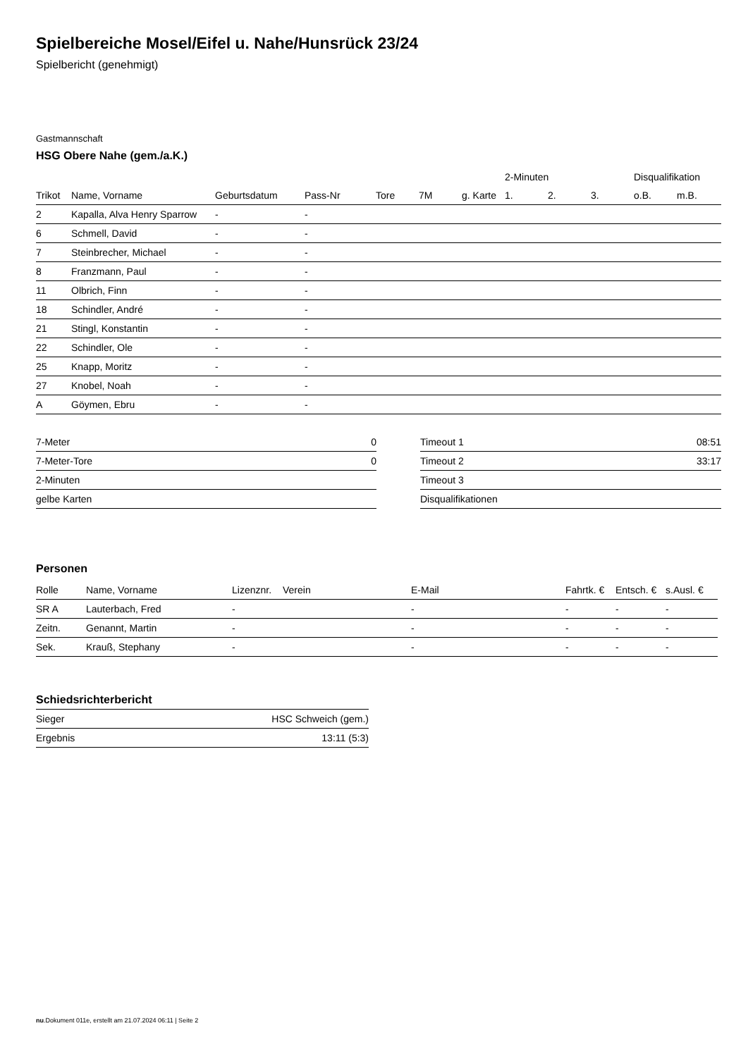Spielbereiche Mosel/Eifel u. Nahe/Hunsrück 23/24
Spielbericht (genehmigt)
Gastmannschaft
HSG Obere Nahe (gem./a.K.)
| | | | | | | | 2-Minuten | | | Disqualifikation | |
| --- | --- | --- | --- | --- | --- | --- | --- | --- | --- | --- | --- |
| Trikot | Name, Vorname | Geburtsdatum | Pass-Nr | Tore | 7M | g. Karte | 1. | 2. | 3. | o.B. | m.B. |
| 2 | Kapalla, Alva Henry Sparrow | - | - | | | | | | | | |
| 6 | Schmell, David | - | - | | | | | | | | |
| 7 | Steinbrecher, Michael | - | - | | | | | | | | |
| 8 | Franzmann, Paul | - | - | | | | | | | | |
| 11 | Olbrich, Finn | - | - | | | | | | | | |
| 18 | Schindler, André | - | - | | | | | | | | |
| 21 | Stingl, Konstantin | - | - | | | | | | | | |
| 22 | Schindler, Ole | - | - | | | | | | | | |
| 25 | Knapp, Moritz | - | - | | | | | | | | |
| 27 | Knobel, Noah | - | - | | | | | | | | |
| A | Göymen, Ebru | - | - | | | | | | | | |
| 7-Meter | 0 |
| 7-Meter-Tore | 0 |
| 2-Minuten | |
| gelbe Karten | |
| Timeout 1 | 08:51 |
| Timeout 2 | 33:17 |
| Timeout 3 | |
| Disqualifikationen | |
Personen
| Rolle | Name, Vorname | Lizenznr. | Verein | E-Mail | Fahrtk. € | Entsch. € | s.Ausl. € |
| --- | --- | --- | --- | --- | --- | --- | --- |
| SR A | Lauterbach, Fred | - | | - | - | - | - |
| Zeitn. | Genannt, Martin | - | | - | - | - | - |
| Sek. | Krauß, Stephany | - | | - | - | - | - |
Schiedsrichterbericht
| Sieger | HSC Schweich (gem.) |
| Ergebnis | 13:11 (5:3) |
nu.Dokument 011e, erstellt am 21.07.2024 06:11 | Seite 2